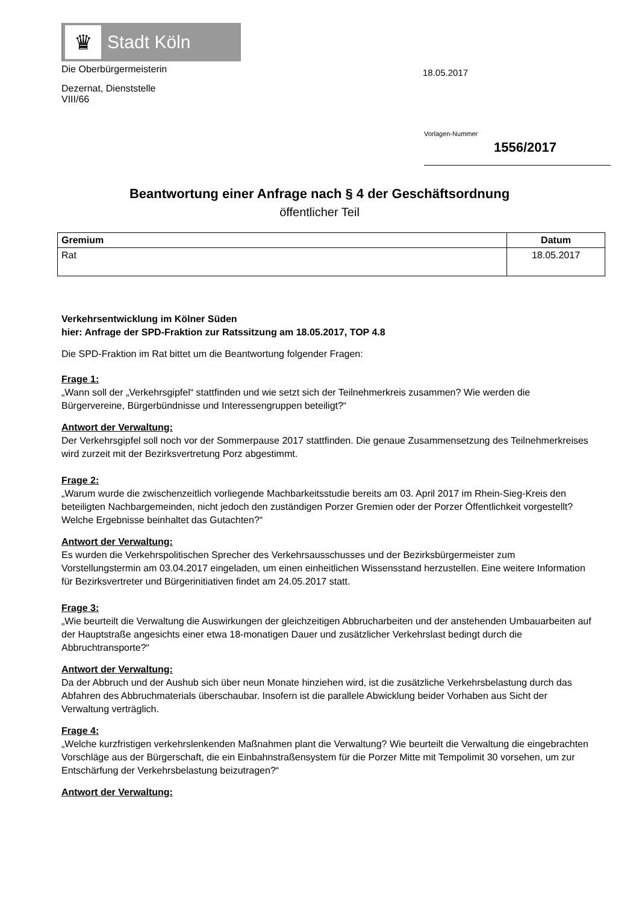♛
Stadt Köln
Die Oberbürgermeisterin
Dezernat, Dienststelle
VIII/66
18.05.2017
Vorlagen-Nummer
1556/2017
Beantwortung einer Anfrage nach § 4 der Geschäftsordnung
öffentlicher Teil
| Gremium | Datum |
| --- | --- |
| Rat | 18.05.2017 |
Verkehrsentwicklung im Kölner Süden
hier: Anfrage der SPD-Fraktion zur Ratssitzung am 18.05.2017, TOP 4.8
Die SPD-Fraktion im Rat bittet um die Beantwortung folgender Fragen:
Frage 1:
„Wann soll der „Verkehrsgipfel“ stattfinden und wie setzt sich der Teilnehmerkreis zusammen? Wie werden die Bürgervereine, Bürgerbündnisse und Interessengruppen beteiligt?“
Antwort der Verwaltung:
Der Verkehrsgipfel soll noch vor der Sommerpause 2017 stattfinden. Die genaue Zusammensetzung des Teilnehmerkreises wird zurzeit mit der Bezirksvertretung Porz abgestimmt.
Frage 2:
„Warum wurde die zwischenzeitlich vorliegende Machbarkeitsstudie bereits am 03. April 2017 im Rhein-Sieg-Kreis den beteiligten Nachbargemeinden, nicht jedoch den zuständigen Porzer Gremien oder der Porzer Öffentlichkeit vorgestellt? Welche Ergebnisse beinhaltet das Gutachten?“
Antwort der Verwaltung:
Es wurden die Verkehrspolitischen Sprecher des Verkehrsausschusses und der Bezirksbürgermeister zum Vorstellungstermin am 03.04.2017 eingeladen, um einen einheitlichen Wissensstand herzustellen. Eine weitere Information für Bezirksvertreter und Bürgerinitiativen findet am 24.05.2017 statt.
Frage 3:
„Wie beurteilt die Verwaltung die Auswirkungen der gleichzeitigen Abbrucharbeiten und der anstehenden Umbauarbeiten auf der Hauptstraße angesichts einer etwa 18-monatigen Dauer und zusätzlicher Verkehrslast bedingt durch die Abbruchtransporte?“
Antwort der Verwaltung:
Da der Abbruch und der Aushub sich über neun Monate hinziehen wird, ist die zusätzliche Verkehrsbelastung durch das Abfahren des Abbruchmaterials überschaubar. Insofern ist die parallele Abwicklung beider Vorhaben aus Sicht der Verwaltung verträglich.
Frage 4:
„Welche kurzfristigen verkehrslenkenden Maßnahmen plant die Verwaltung? Wie beurteilt die Verwaltung die eingebrachten Vorschläge aus der Bürgerschaft, die ein Einbahnstraßensystem für die Porzer Mitte mit Tempolimit 30 vorsehen, um zur Entschärfung der Verkehrsbelastung beizutragen?“
Antwort der Verwaltung: